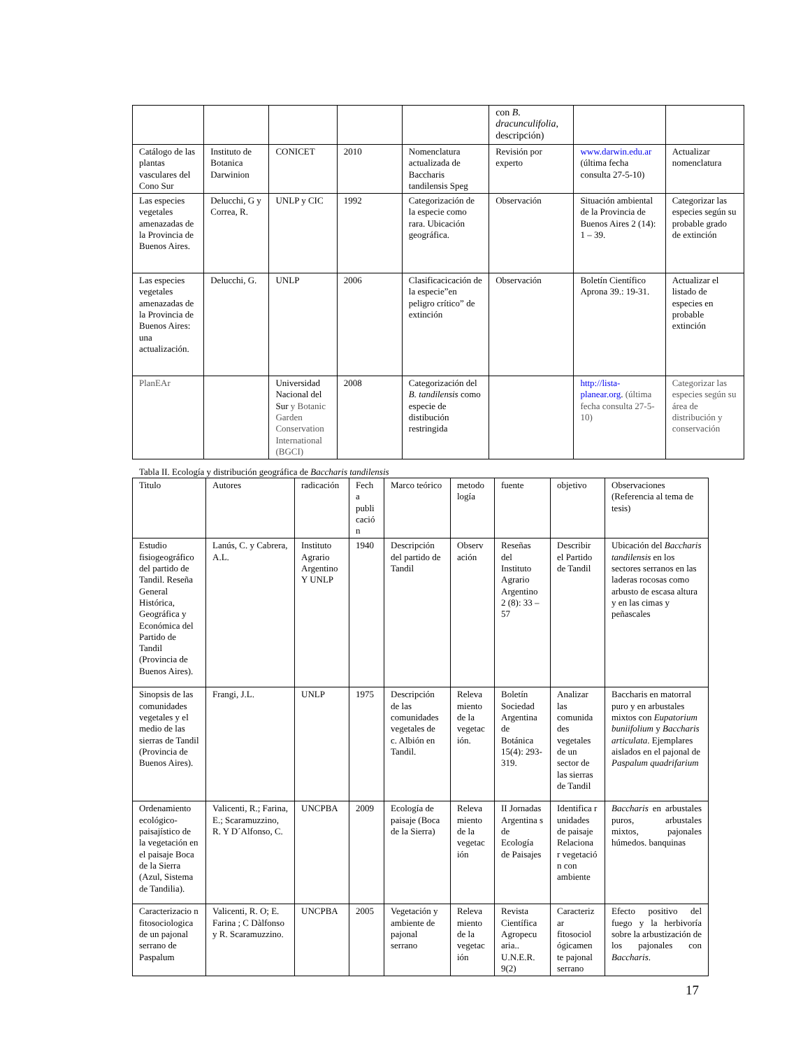| | | | | | con B. dracunculifolia , descripción) | | |
| Catálogo de las plantas vasculares del Cono Sur | Instituto de Botanica Darwinion | CONICET | 2010 | Nomenclatura actualizada de Baccharis tandilensis Speg | Revisión por experto | www.darwin.edu.ar (última fecha consulta 27-5-10) | Actualizar nomenclatura |
| Las especies vegetales amenazadas de la Provincia de Buenos Aires. | Delucchi, G y Correa, R. | UNLP y CIC | 1992 | Categorización de la especie como rara. Ubicación geográfica. | Observación | Situación ambiental de la Provincia de Buenos Aires 2 (14): 1 – 39. | Categorizar las especies según su probable grado de extinción |
| Las especies vegetales amenazadas de la Provincia de Buenos Aires: una actualización. | Delucchi, G. | UNLP | 2006 | Clasificacicación de la especie”en peligro crítico” de extinción | Observación | Boletín Científico Aprona 39.: 19-31. | Actualizar el listado de especies en probable extinción |
| PlanEAr | | Universidad Nacional del Sur y Botanic Garden Conservation International (BGCI) | 2008 | Categorización del B. tandilensis como especie de distibución restringida | | http://lista-planear.org . (última fecha consulta 27-5-10) | Categorizar las especies según su área de distribución y conservación |
Tabla II. Ecología y distribución geográfica de Baccharis tandilensis
| Titulo | Autores | radicación | Fech a publi cació n | Marco teórico | metodo logía | fuente | objetivo | Observaciones (Referencia al tema de tesis) |
| --- | --- | --- | --- | --- | --- | --- | --- | --- |
| Estudio fisiogeográfico del partido de Tandil. Reseña General Histórica, Geográfica y Económica del Partido de Tandil (Provincia de Buenos Aires). | Lanús, C. y Cabrera, A.L. | Instituto Agrario Argentino Y UNLP | 1940 | Descripción del partido de Tandil | Observ ación | Reseñas del Instituto Agrario Argentino 2 (8): 33 – 57 | Describir el Partido de Tandil | Ubicación del Baccharis tandilensis en los sectores serranos en las laderas rocosas como arbusto de escasa altura y en las cimas y peñascales |
| Sinopsis de las comunidades vegetales y el medio de las sierras de Tandil (Provincia de Buenos Aires). | Frangi, J.L. | UNLP | 1975 | Descripción de las comunidades vegetales de c. Albión en Tandil. | Releva miento de la vegetac ión. | Boletín Sociedad Argentina de Botánica 15(4): 293-319. | Analizar las comunida des vegetales de un sector de las sierras de Tandil | Baccharis en matorral puro y en arbustales mixtos con Eupatorium buniifolium y Baccharis articulata . Ejemplares aislados en el pajonal de Paspalum quadrifarium |
| Ordenamiento ecológico-paisajístico de la vegetación en el paisaje Boca de la Sierra (Azul, Sistema de Tandilia). | Valicenti, R.; Farina, E.; Scaramuzzino, R. Y D´Alfonso, C. | UNCPBA | 2009 | Ecología de paisaje (Boca de la Sierra) | Releva miento de la vegetac ión | II Jornadas Argentina s de Ecología de Paisajes | Identifica r unidades de paisaje Relaciona r vegetació n con ambiente | Baccharis en arbustales puros, arbustales mixtos, pajonales húmedos. banquinas |
| Caracterizacio n fitosociologica de un pajonal serrano de Paspalum | Valicenti, R. O; E. Farina ; C Dàlfonso y R. Scaramuzzino. | UNCPBA | 2005 | Vegetación y ambiente de pajonal serrano | Releva miento de la vegetac ión | Revista Científica Agropecu aria.. U.N.E.R. 9(2) | Caracteriz ar fitosociol ógicamen te pajonal serrano | Efecto positivo del fuego y la herbivoría sobre la arbustización de los pajonales con Baccharis . |
17